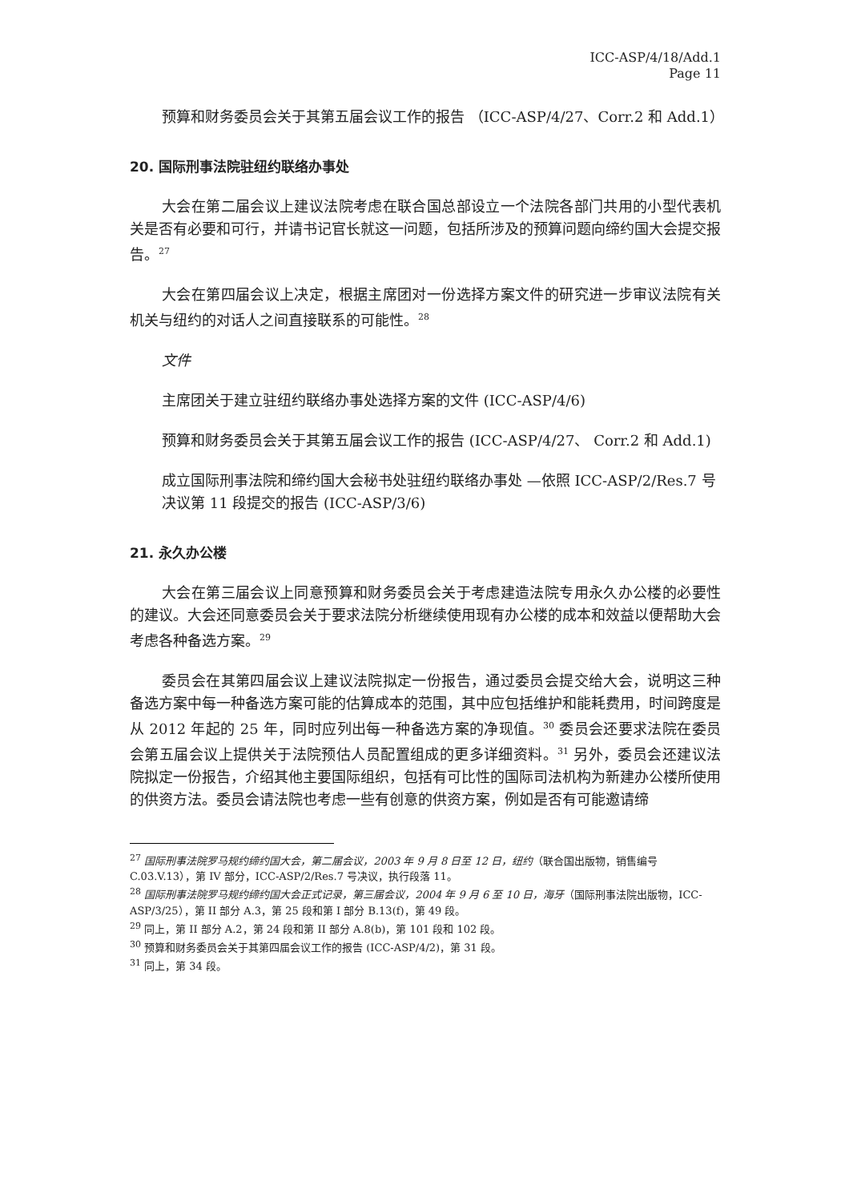ICC-ASP/4/18/Add.1
Page 11
预算和财务委员会关于其第五届会议工作的报告 （ICC-ASP/4/27、Corr.2 和 Add.1）
20. 国际刑事法院驻纽约联络办事处
大会在第二届会议上建议法院考虑在联合国总部设立一个法院各部门共用的小型代表机关是否有必要和可行，并请书记官长就这一问题，包括所涉及的预算问题向缔约国大会提交报告。<sup>27</sup>
大会在第四届会议上决定，根据主席团对一份选择方案文件的研究进一步审议法院有关机关与纽约的对话人之间直接联系的可能性。<sup>28</sup>
文件
主席团关于建立驻纽约联络办事处选择方案的文件 (ICC-ASP/4/6)
预算和财务委员会关于其第五届会议工作的报告 (ICC-ASP/4/27、 Corr.2 和 Add.1)
成立国际刑事法院和缔约国大会秘书处驻纽约联络办事处 —依照 ICC-ASP/2/Res.7 号决议第 11 段提交的报告 (ICC-ASP/3/6)
21. 永久办公楼
大会在第三届会议上同意预算和财务委员会关于考虑建造法院专用永久办公楼的必要性的建议。大会还同意委员会关于要求法院分析继续使用现有办公楼的成本和效益以便帮助大会考虑各种备选方案。<sup>29</sup>
委员会在其第四届会议上建议法院拟定一份报告，通过委员会提交给大会，说明这三种备选方案中每一种备选方案可能的估算成本的范围，其中应包括维护和能耗费用，时间跨度是从 2012 年起的 25 年，同时应列出每一种备选方案的净现值。<sup>30</sup> 委员会还要求法院在委员会第五届会议上提供关于法院预估人员配置组成的更多详细资料。<sup>31</sup> 另外，委员会还建议法院拟定一份报告，介绍其他主要国际组织，包括有可比性的国际司法机构为新建办公楼所使用的供资方法。委员会请法院也考虑一些有创意的供资方案，例如是否有可能邀请缔
<sup>27</sup> 国际刑事法院罗马规约缔约国大会，第二届会议，2003 年 9 月 8 日至 12 日，纽约（联合国出版物，销售编号 C.03.V.13），第 IV 部分，ICC-ASP/2/Res.7 号决议，执行段落 11。
<sup>28</sup> 国际刑事法院罗马规约缔约国大会正式记录，第三届会议，2004 年 9 月 6 至 10 日，海牙（国际刑事法院出版物，ICC-ASP/3/25），第 II 部分 A.3，第 25 段和第 I 部分 B.13(f)，第 49 段。
<sup>29</sup> 同上，第 II 部分 A.2，第 24 段和第 II 部分 A.8(b)，第 101 段和 102 段。
<sup>30</sup> 预算和财务委员会关于其第四届会议工作的报告 (ICC-ASP/4/2)，第 31 段。
<sup>31</sup> 同上，第 34 段。